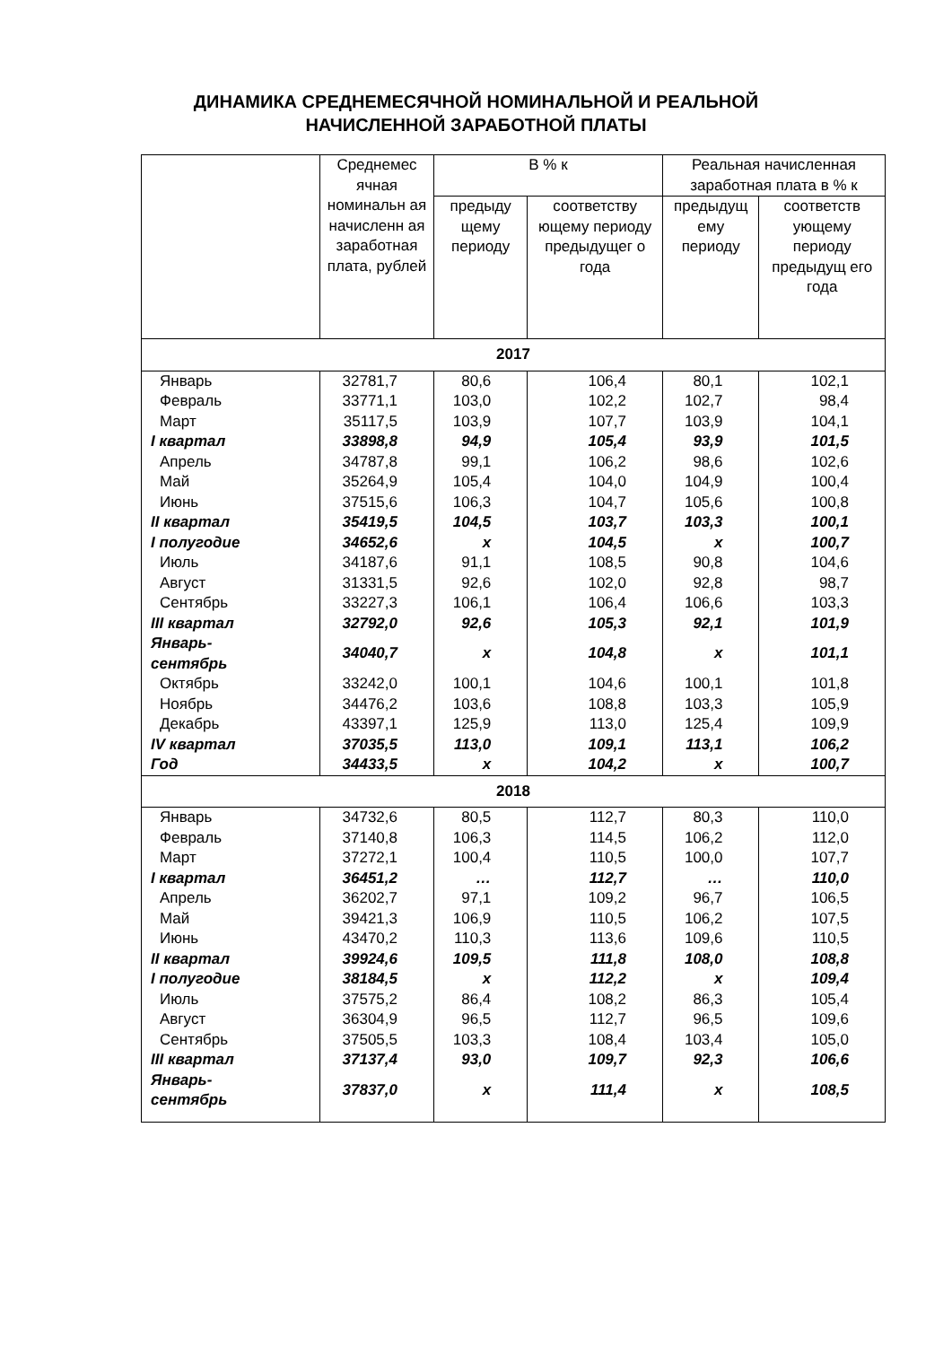ДИНАМИКА СРЕДНЕМЕСЯЧНОЙ НОМИНАЛЬНОЙ И РЕАЛЬНОЙ
НАЧИСЛЕННОЙ ЗАРАБОТНОЙ ПЛАТЫ
| | Среднемес ячная номинальн ая начисленн ая заработная плата, рублей | В % к | | Реальная начисленная заработная плата в % к | |
| --- | --- | --- | --- | --- | --- |
| | | предыду щему периоду | соответству ющему периоду предыдущег о года | предыдущ ему периоду | соответств ующему периоду предыдущ его года |
| 2017 | | | | | |
| Январь | 32781,7 | 80,6 | 106,4 | 80,1 | 102,1 |
| Февраль | 33771,1 | 103,0 | 102,2 | 102,7 | 98,4 |
| Март | 35117,5 | 103,9 | 107,7 | 103,9 | 104,1 |
| I квартал | 33898,8 | 94,9 | 105,4 | 93,9 | 101,5 |
| Апрель | 34787,8 | 99,1 | 106,2 | 98,6 | 102,6 |
| Май | 35264,9 | 105,4 | 104,0 | 104,9 | 100,4 |
| Июнь | 37515,6 | 106,3 | 104,7 | 105,6 | 100,8 |
| II квартал | 35419,5 | 104,5 | 103,7 | 103,3 | 100,1 |
| I полугодие | 34652,6 | x | 104,5 | x | 100,7 |
| Июль | 34187,6 | 91,1 | 108,5 | 90,8 | 104,6 |
| Август | 31331,5 | 92,6 | 102,0 | 92,8 | 98,7 |
| Сентябрь | 33227,3 | 106,1 | 106,4 | 106,6 | 103,3 |
| III квартал | 32792,0 | 92,6 | 105,3 | 92,1 | 101,9 |
| Январь-сентябрь | 34040,7 | x | 104,8 | x | 101,1 |
| Октябрь | 33242,0 | 100,1 | 104,6 | 100,1 | 101,8 |
| Ноябрь | 34476,2 | 103,6 | 108,8 | 103,3 | 105,9 |
| Декабрь | 43397,1 | 125,9 | 113,0 | 125,4 | 109,9 |
| IV квартал | 37035,5 | 113,0 | 109,1 | 113,1 | 106,2 |
| Год | 34433,5 | x | 104,2 | x | 100,7 |
| 2018 | | | | | |
| Январь | 34732,6 | 80,5 | 112,7 | 80,3 | 110,0 |
| Февраль | 37140,8 | 106,3 | 114,5 | 106,2 | 112,0 |
| Март | 37272,1 | 100,4 | 110,5 | 100,0 | 107,7 |
| I квартал | 36451,2 | … | 112,7 | … | 110,0 |
| Апрель | 36202,7 | 97,1 | 109,2 | 96,7 | 106,5 |
| Май | 39421,3 | 106,9 | 110,5 | 106,2 | 107,5 |
| Июнь | 43470,2 | 110,3 | 113,6 | 109,6 | 110,5 |
| II квартал | 39924,6 | 109,5 | 111,8 | 108,0 | 108,8 |
| I полугодие | 38184,5 | x | 112,2 | x | 109,4 |
| Июль | 37575,2 | 86,4 | 108,2 | 86,3 | 105,4 |
| Август | 36304,9 | 96,5 | 112,7 | 96,5 | 109,6 |
| Сентябрь | 37505,5 | 103,3 | 108,4 | 103,4 | 105,0 |
| III квартал | 37137,4 | 93,0 | 109,7 | 92,3 | 106,6 |
| Январь-сентябрь | 37837,0 | x | 111,4 | x | 108,5 |